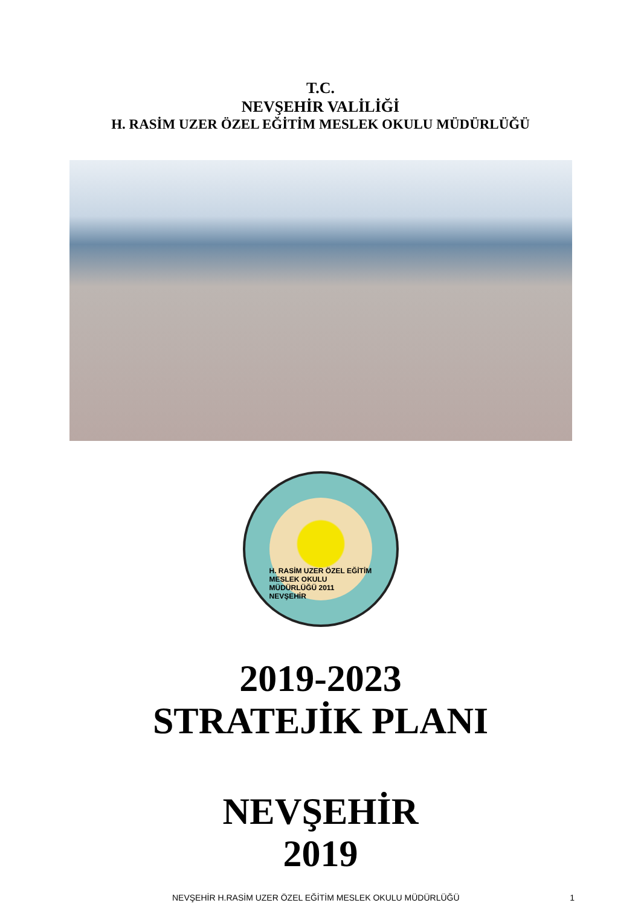T.C.
NEVŞEHİR VALİLİĞİ
H. RASİM UZER ÖZEL EĞİTİM MESLEK OKULU MÜDÜRLÜĞÜ
H. RASİM UZER ÖZEL EĞİTİM MESLEK OKULU MÜDÜRLÜĞÜ 2011 NEVŞEHİR
2019-2023
STRATEJİK PLANI
NEVŞEHİR
2019
NEVŞEHİR H.RASİM UZER ÖZEL EĞİTİM MESLEK OKULU MÜDÜRLÜĞÜ 1